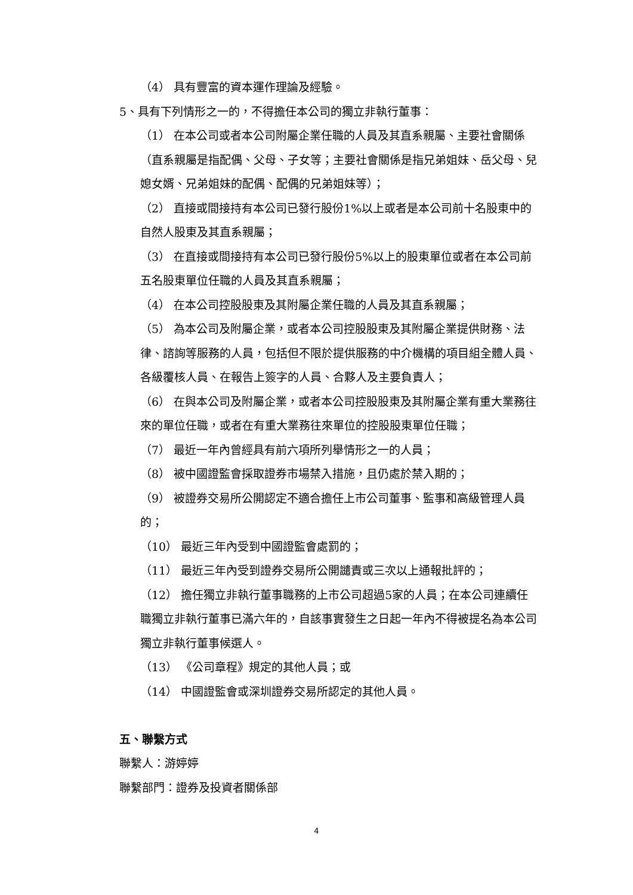（4） 具有豐富的資本運作理論及經驗。
5、具有下列情形之一的，不得擔任本公司的獨立非執行董事：
（1） 在本公司或者本公司附屬企業任職的人員及其直系親屬、主要社會關係 （直系親屬是指配偶、父母、子女等；主要社會關係是指兄弟姐妹、岳父母、兒媳女婿、兄弟姐妹的配偶、配偶的兄弟姐妹等）；
（2） 直接或間接持有本公司已發行股份1%以上或者是本公司前十名股東中的自然人股東及其直系親屬；
（3） 在直接或間接持有本公司已發行股份5%以上的股東單位或者在本公司前五名股東單位任職的人員及其直系親屬；
（4） 在本公司控股股東及其附屬企業任職的人員及其直系親屬；
（5） 為本公司及附屬企業，或者本公司控股股東及其附屬企業提供財務、法律、諮詢等服務的人員，包括但不限於提供服務的中介機構的項目組全體人員、各級覆核人員、在報告上簽字的人員、合夥人及主要負責人；
（6） 在與本公司及附屬企業，或者本公司控股股東及其附屬企業有重大業務往來的單位任職，或者在有重大業務往來單位的控股股東單位任職；
（7） 最近一年內曾經具有前六項所列舉情形之一的人員；
（8） 被中國證監會採取證券市場禁入措施，且仍處於禁入期的；
（9） 被證券交易所公開認定不適合擔任上市公司董事、監事和高級管理人員的；
（10） 最近三年內受到中國證監會處罰的；
（11） 最近三年內受到證券交易所公開譴責或三次以上通報批評的；
（12） 擔任獨立非執行董事職務的上市公司超過5家的人員；在本公司連續任職獨立非執行董事已滿六年的，自該事實發生之日起一年內不得被提名為本公司獨立非執行董事候選人。
（13） 《公司章程》規定的其他人員；或
（14） 中國證監會或深圳證券交易所認定的其他人員。
五、聯繫方式
聯繫人：游婷婷
聯繫部門：證券及投資者關係部
4